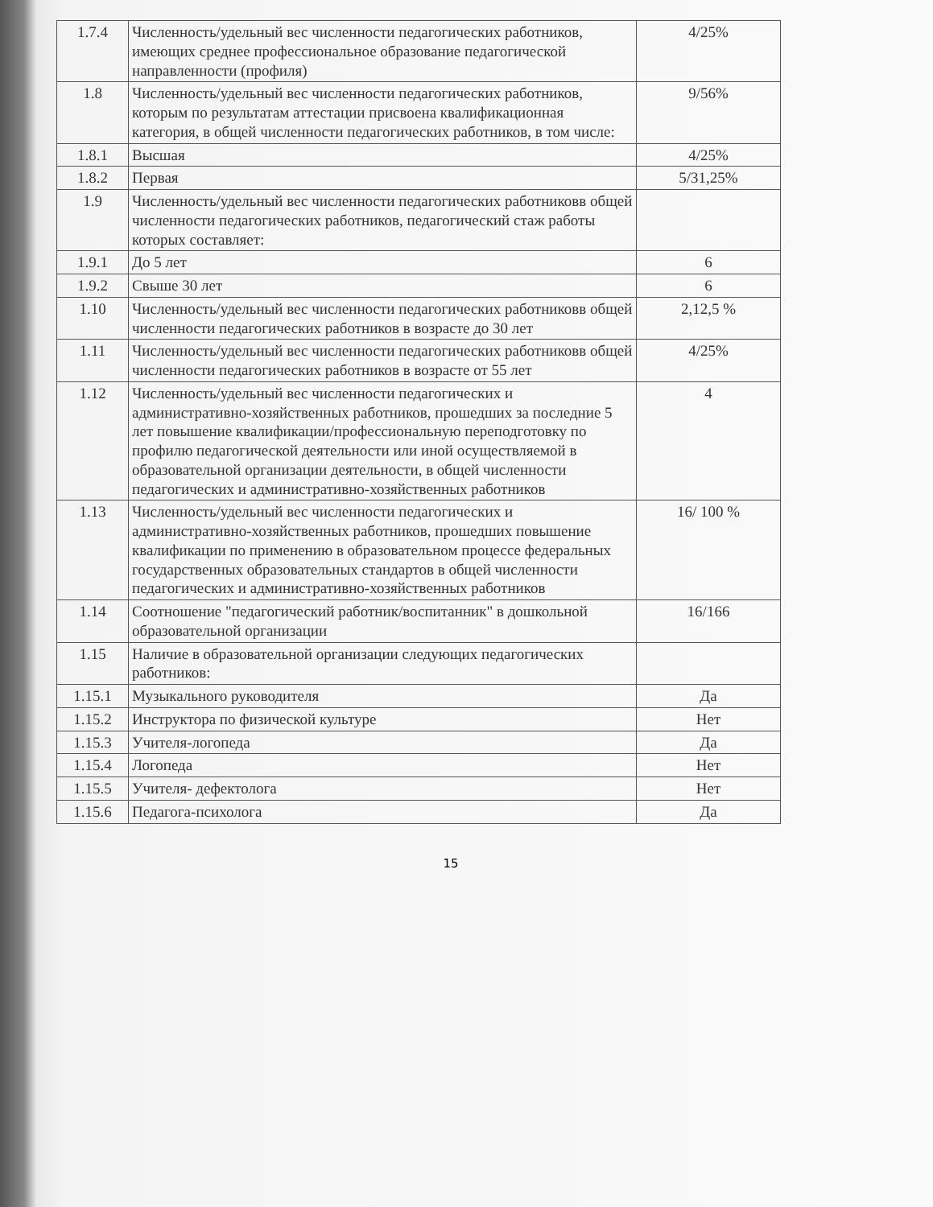| 1.7.4 | Численность/удельный вес численности педагогических работников, имеющих среднее профессиональное образование педагогической направленности (профиля) | 4/25% |
| 1.8 | Численность/удельный вес численности педагогических работников, которым по результатам аттестации присвоена квалификационная категория, в общей численности педагогических работников, в том числе: | 9/56% |
| 1.8.1 | Высшая | 4/25% |
| 1.8.2 | Первая | 5/31,25% |
| 1.9 | Численность/удельный вес численности педагогических работниковв общей численности педагогических работников, педагогический стаж работы которых составляет: | |
| 1.9.1 | До 5 лет | 6 |
| 1.9.2 | Свыше 30 лет | 6 |
| 1.10 | Численность/удельный вес численности педагогических работниковв общей численности педагогических работников в возрасте до 30 лет | 2,12,5 % |
| 1.11 | Численность/удельный вес численности педагогических работниковв общей численности педагогических работников в возрасте от 55 лет | 4/25% |
| 1.12 | Численность/удельный вес численности педагогических и административно-хозяйственных работников, прошедших за последние 5 лет повышение квалификации/профессиональную переподготовку по профилю педагогической деятельности или иной осуществляемой в образовательной организации деятельности, в общей численности педагогических и административно-хозяйственных работников | 4 |
| 1.13 | Численность/удельный вес численности педагогических и административно-хозяйственных работников, прошедших повышение квалификации по применению в образовательном процессе федеральных государственных образовательных стандартов в общей численности педагогических и административно-хозяйственных работников | 16/ 100 % |
| 1.14 | Соотношение "педагогический работник/воспитанник" в дошкольной образовательной организации | 16/166 |
| 1.15 | Наличие в образовательной организации следующих педагогических работников: | |
| 1.15.1 | Музыкального руководителя | Да |
| 1.15.2 | Инструктора по физической культуре | Нет |
| 1.15.3 | Учителя-логопеда | Да |
| 1.15.4 | Логопеда | Нет |
| 1.15.5 | Учителя- дефектолога | Нет |
| 1.15.6 | Педагога-психолога | Да |
15